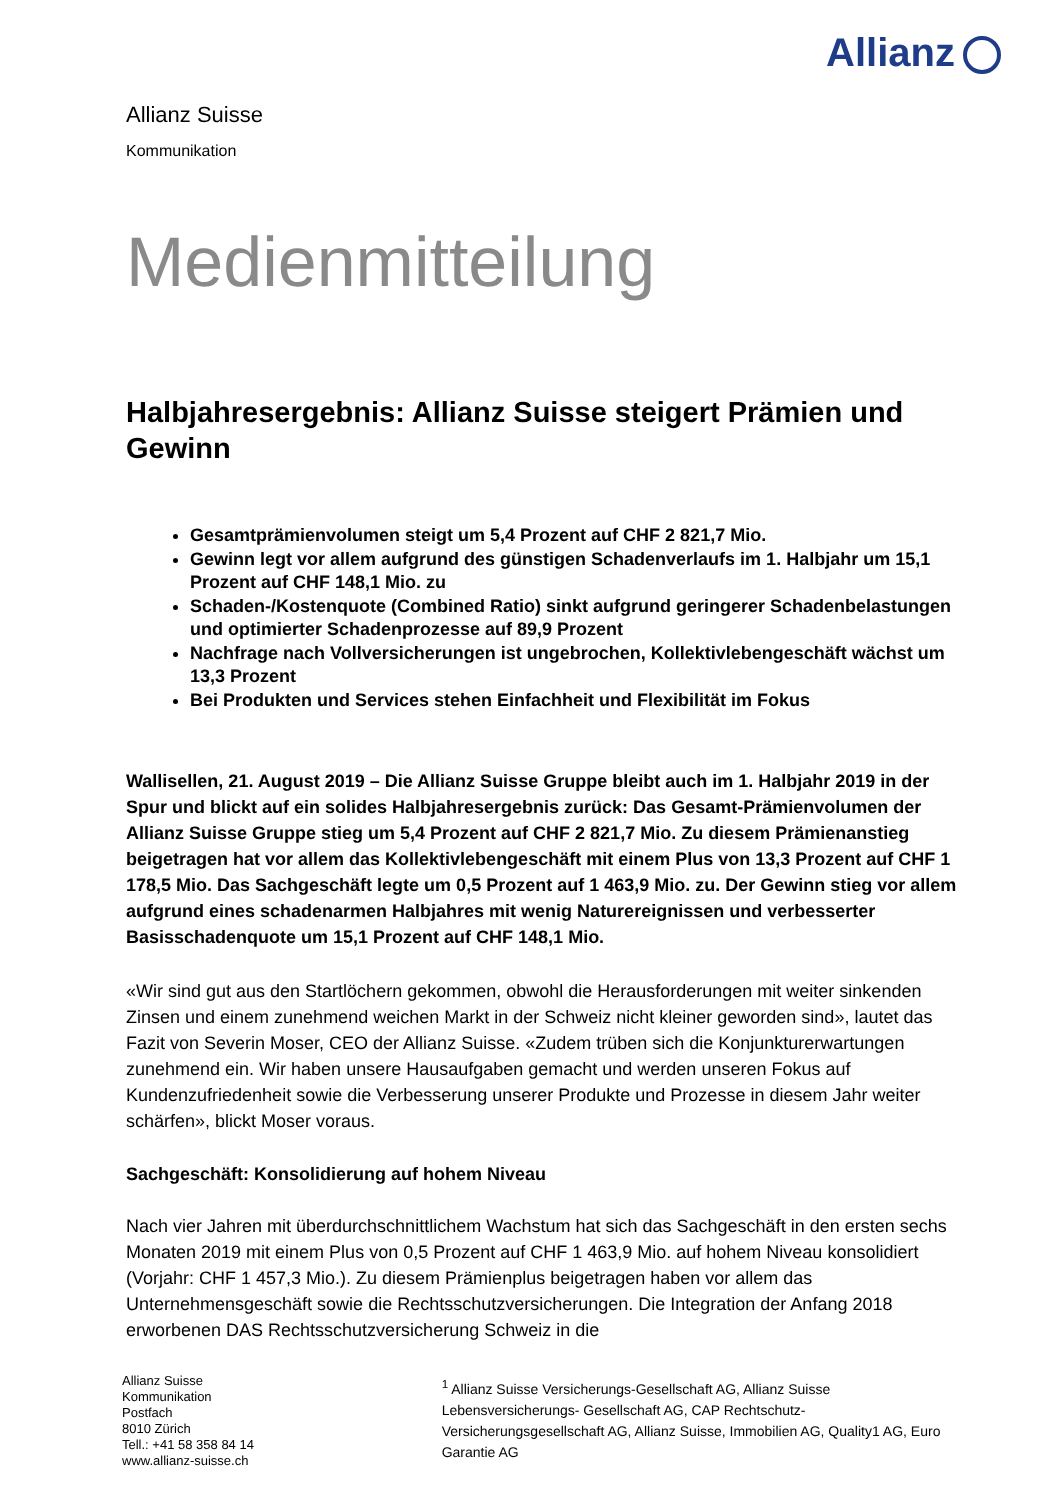Allianz
Allianz Suisse
Kommunikation
Medienmitteilung
Halbjahresergebnis: Allianz Suisse steigert Prämien und Gewinn
Gesamtprämienvolumen steigt um 5,4 Prozent auf CHF 2 821,7 Mio.
Gewinn legt vor allem aufgrund des günstigen Schadenverlaufs im 1. Halbjahr um 15,1 Prozent auf CHF 148,1 Mio. zu
Schaden-/Kostenquote (Combined Ratio) sinkt aufgrund geringerer Schadenbelastungen und optimierter Schadenprozesse auf 89,9 Prozent
Nachfrage nach Vollversicherungen ist ungebrochen, Kollektivlebengeschäft wächst um 13,3 Prozent
Bei Produkten und Services stehen Einfachheit und Flexibilität im Fokus
Wallisellen, 21. August 2019 – Die Allianz Suisse Gruppe bleibt auch im 1. Halbjahr 2019 in der Spur und blickt auf ein solides Halbjahresergebnis zurück: Das Gesamt-Prämienvolumen der Allianz Suisse Gruppe stieg um 5,4 Prozent auf CHF 2 821,7 Mio. Zu diesem Prämienanstieg beigetragen hat vor allem das Kollektivlebengeschäft mit einem Plus von 13,3 Prozent auf CHF 1 178,5 Mio. Das Sachgeschäft legte um 0,5 Prozent auf 1 463,9 Mio. zu. Der Gewinn stieg vor allem aufgrund eines schadenarmen Halbjahres mit wenig Naturereignissen und verbesserter Basisschadenquote um 15,1 Prozent auf CHF 148,1 Mio.
«Wir sind gut aus den Startlöchern gekommen, obwohl die Herausforderungen mit weiter sinkenden Zinsen und einem zunehmend weichen Markt in der Schweiz nicht kleiner geworden sind», lautet das Fazit von Severin Moser, CEO der Allianz Suisse. «Zudem trüben sich die Konjunkturerwartungen zunehmend ein. Wir haben unsere Hausaufgaben gemacht und werden unseren Fokus auf Kundenzufriedenheit sowie die Verbesserung unserer Produkte und Prozesse in diesem Jahr weiter schärfen», blickt Moser voraus.
Sachgeschäft: Konsolidierung auf hohem Niveau
Nach vier Jahren mit überdurchschnittlichem Wachstum hat sich das Sachgeschäft in den ersten sechs Monaten 2019 mit einem Plus von 0,5 Prozent auf CHF 1 463,9 Mio. auf hohem Niveau konsolidiert (Vorjahr: CHF 1 457,3 Mio.). Zu diesem Prämienplus beigetragen haben vor allem das Unternehmensgeschäft sowie die Rechtsschutzversicherungen. Die Integration der Anfang 2018 erworbenen DAS Rechtsschutzversicherung Schweiz in die
Allianz Suisse
Kommunikation
Postfach
8010 Zürich
Tell.: +41 58 358 84 14
www.allianz-suisse.ch
<sup>1</sup> Allianz Suisse Versicherungs-Gesellschaft AG, Allianz Suisse Lebensversicherungs- Gesellschaft AG, CAP Rechtschutz-Versicherungsgesellschaft AG, Allianz Suisse, Immobilien AG, Quality1 AG, Euro Garantie AG